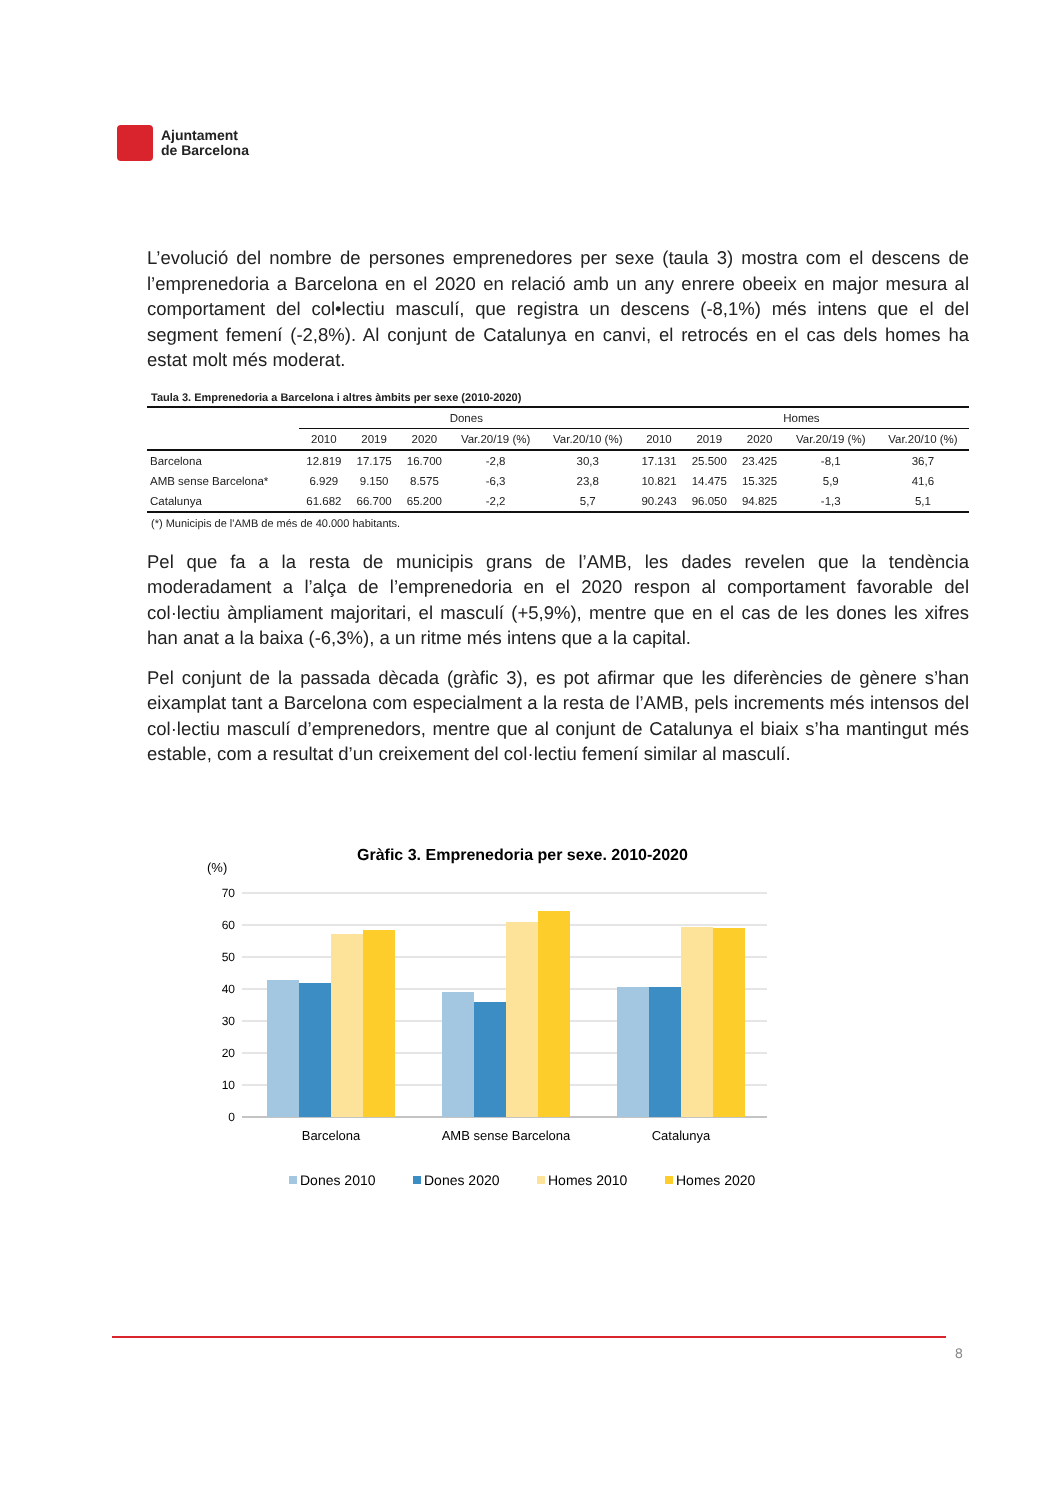Ajuntament
de Barcelona
L’evolució del nombre de persones emprenedores per sexe (taula 3) mostra com el descens de l’emprenedoria a Barcelona en el 2020 en relació amb un any enrere obeeix en major mesura al comportament del col•lectiu masculí, que registra un descens (-8,1%) més intens que el del segment femení (-2,8%). Al conjunt de Catalunya en canvi, el retrocés en el cas dels homes ha estat molt més moderat.
Taula 3. Emprenedoria a Barcelona i altres àmbits per sexe (2010-2020)
| | Dones | | | | | Homes | | | | |
| --- | --- | --- | --- | --- | --- | --- | --- | --- | --- | --- |
| | 2010 | 2019 | 2020 | Var.20/19 (%) | Var.20/10 (%) | 2010 | 2019 | 2020 | Var.20/19 (%) | Var.20/10 (%) |
| Barcelona | 12.819 | 17.175 | 16.700 | -2,8 | 30,3 | 17.131 | 25.500 | 23.425 | -8,1 | 36,7 |
| AMB sense Barcelona* | 6.929 | 9.150 | 8.575 | -6,3 | 23,8 | 10.821 | 14.475 | 15.325 | 5,9 | 41,6 |
| Catalunya | 61.682 | 66.700 | 65.200 | -2,2 | 5,7 | 90.243 | 96.050 | 94.825 | -1,3 | 5,1 |
(*) Municipis de l'AMB de més de 40.000 habitants.
Pel que fa a la resta de municipis grans de l’AMB, les dades revelen que la tendència moderadament a l’alça de l’emprenedoria en el 2020 respon al comportament favorable del col·lectiu àmpliament majoritari, el masculí (+5,9%), mentre que en el cas de les dones les xifres han anat a la baixa (-6,3%), a un ritme més intens que a la capital.
Pel conjunt de la passada dècada (gràfic 3), es pot afirmar que les diferències de gènere s’han eixamplat tant a Barcelona com especialment a la resta de l’AMB, pels increments més intensos del col·lectiu masculí d’emprenedors, mentre que al conjunt de Catalunya el biaix s’ha mantingut més estable, com a resultat d’un creixement del col·lectiu femení similar al masculí.
Gràfic 3. Emprenedoria per sexe. 2010-2020
(%)
70
60
50
40
30
20
10
0
Barcelona
AMB sense Barcelona
Catalunya
Dones 2010
Dones 2020
Homes 2010
Homes 2020
8